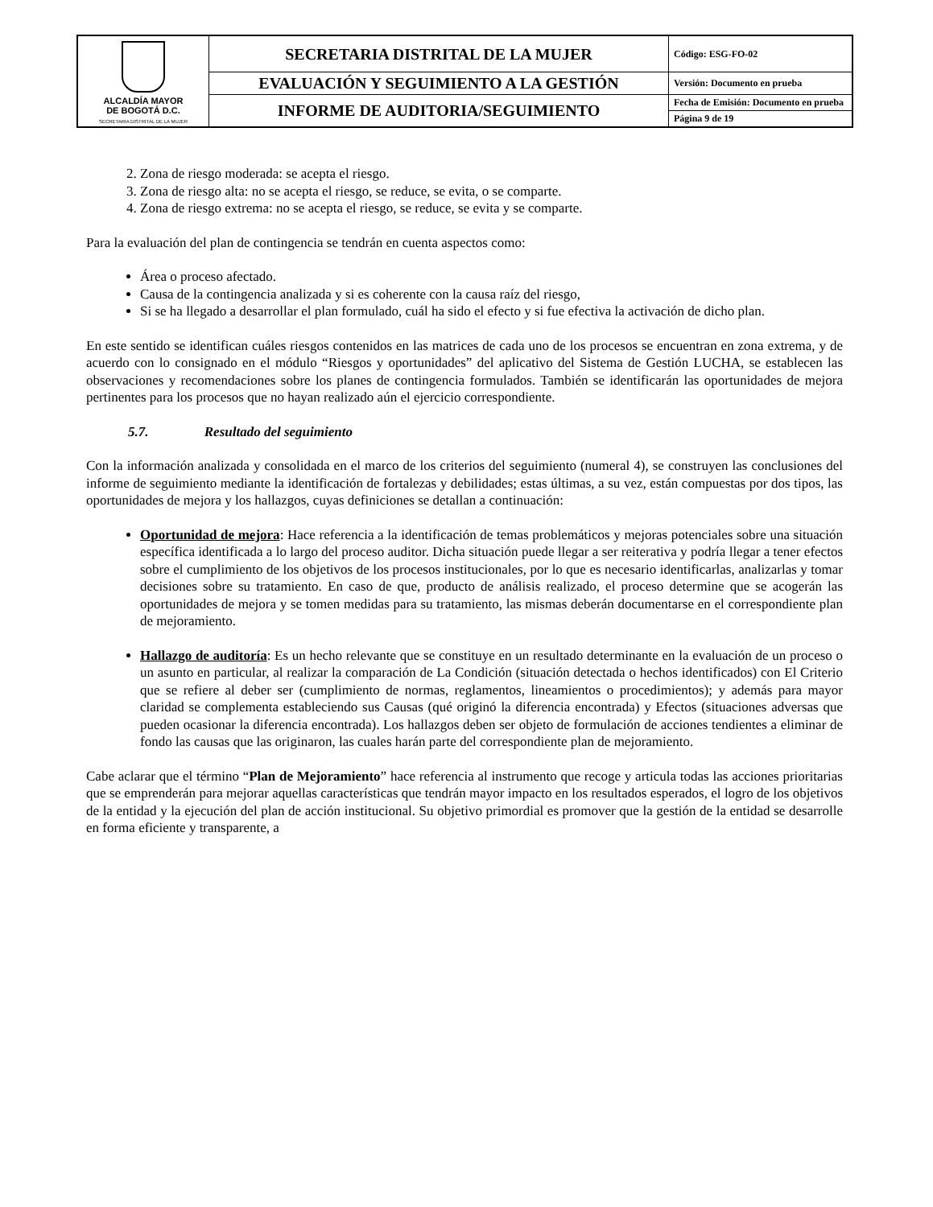| ALCALDÍA MAYOR DE BOGOTÁ D.C. SECRETARIA DISTRITAL DE LA MUJER | SECRETARIA DISTRITAL DE LA MUJER | Código: ESG-FO-02 |
| | EVALUACIÓN Y SEGUIMIENTO A LA GESTIÓN | Versión: Documento en prueba |
| | INFORME DE AUDITORIA/SEGUIMIENTO | Fecha de Emisión: Documento en prueba |
| | | Página 9 de 19 |
2. Zona de riesgo moderada: se acepta el riesgo.
3. Zona de riesgo alta: no se acepta el riesgo, se reduce, se evita, o se comparte.
4. Zona de riesgo extrema: no se acepta el riesgo, se reduce, se evita y se comparte.
Para la evaluación del plan de contingencia se tendrán en cuenta aspectos como:
Área o proceso afectado.
Causa de la contingencia analizada y si es coherente con la causa raíz del riesgo,
Si se ha llegado a desarrollar el plan formulado, cuál ha sido el efecto y si fue efectiva la activación de dicho plan.
En este sentido se identifican cuáles riesgos contenidos en las matrices de cada uno de los procesos se encuentran en zona extrema, y de acuerdo con lo consignado en el módulo “Riesgos y oportunidades” del aplicativo del Sistema de Gestión LUCHA, se establecen las observaciones y recomendaciones sobre los planes de contingencia formulados. También se identificarán las oportunidades de mejora pertinentes para los procesos que no hayan realizado aún el ejercicio correspondiente.
5.7. Resultado del seguimiento
Con la información analizada y consolidada en el marco de los criterios del seguimiento (numeral 4), se construyen las conclusiones del informe de seguimiento mediante la identificación de fortalezas y debilidades; estas últimas, a su vez, están compuestas por dos tipos, las oportunidades de mejora y los hallazgos, cuyas definiciones se detallan a continuación:
Oportunidad de mejora: Hace referencia a la identificación de temas problemáticos y mejoras potenciales sobre una situación específica identificada a lo largo del proceso auditor. Dicha situación puede llegar a ser reiterativa y podría llegar a tener efectos sobre el cumplimiento de los objetivos de los procesos institucionales, por lo que es necesario identificarlas, analizarlas y tomar decisiones sobre su tratamiento. En caso de que, producto de análisis realizado, el proceso determine que se acogerán las oportunidades de mejora y se tomen medidas para su tratamiento, las mismas deberán documentarse en el correspondiente plan de mejoramiento.
Hallazgo de auditoría: Es un hecho relevante que se constituye en un resultado determinante en la evaluación de un proceso o un asunto en particular, al realizar la comparación de La Condición (situación detectada o hechos identificados) con El Criterio que se refiere al deber ser (cumplimiento de normas, reglamentos, lineamientos o procedimientos); y además para mayor claridad se complementa estableciendo sus Causas (qué originó la diferencia encontrada) y Efectos (situaciones adversas que pueden ocasionar la diferencia encontrada). Los hallazgos deben ser objeto de formulación de acciones tendientes a eliminar de fondo las causas que las originaron, las cuales harán parte del correspondiente plan de mejoramiento.
Cabe aclarar que el término “Plan de Mejoramiento” hace referencia al instrumento que recoge y articula todas las acciones prioritarias que se emprenderán para mejorar aquellas características que tendrán mayor impacto en los resultados esperados, el logro de los objetivos de la entidad y la ejecución del plan de acción institucional. Su objetivo primordial es promover que la gestión de la entidad se desarrolle en forma eficiente y transparente, a